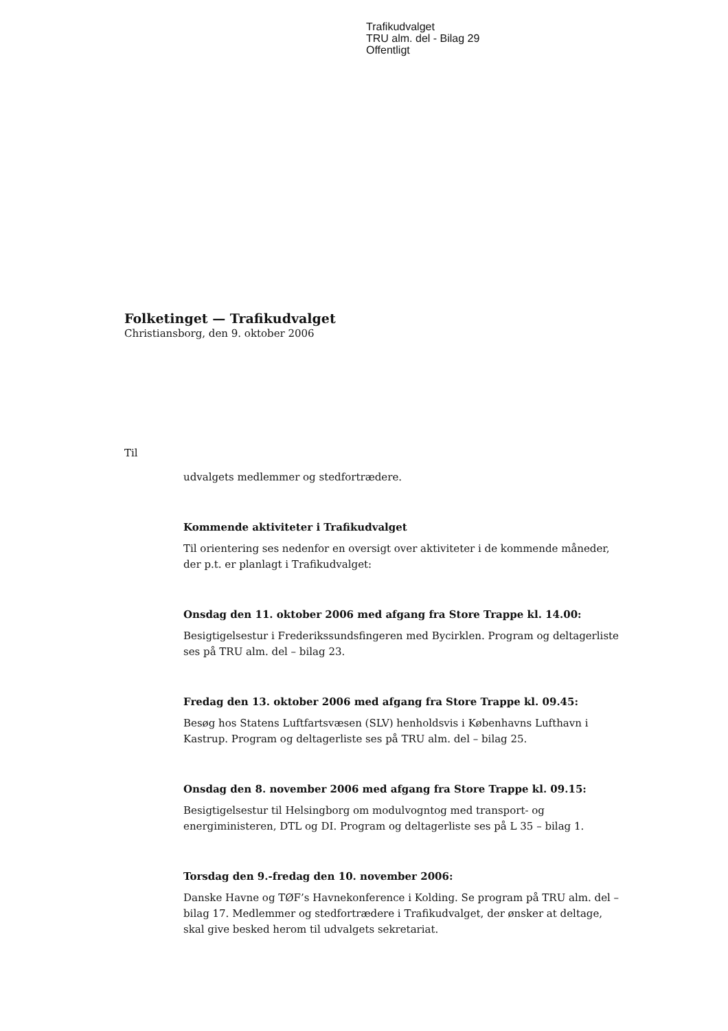Trafikudvalget
TRU alm. del - Bilag 29
Offentligt
Folketinget — Trafikudvalget
Christiansborg, den 9. oktober 2006
Til
udvalgets medlemmer og stedfortrædere.
Kommende aktiviteter i Trafikudvalget
Til orientering ses nedenfor en oversigt over aktiviteter i de kommende måneder, der p.t. er planlagt i Trafikudvalget:
Onsdag den 11. oktober 2006 med afgang fra Store Trappe kl. 14.00:
Besigtigelsestur i Frederikssundsfingeren med Bycirklen. Program og deltagerliste ses på TRU alm. del – bilag 23.
Fredag den 13. oktober 2006 med afgang fra Store Trappe kl. 09.45:
Besøg hos Statens Luftfartsvæsen (SLV) henholdsvis i Københavns Lufthavn i Kastrup. Program og deltagerliste ses på TRU alm. del – bilag 25.
Onsdag den 8. november 2006 med afgang fra Store Trappe kl. 09.15:
Besigtigelsestur til Helsingborg om modulvogntog med transport- og energiministeren, DTL og DI. Program og deltagerliste ses på L 35 – bilag 1.
Torsdag den 9.-fredag den 10. november 2006:
Danske Havne og TØF’s Havnekonference i Kolding. Se program på TRU alm. del – bilag 17. Medlemmer og stedfortrædere i Trafikudvalget, der ønsker at deltage, skal give besked herom til udvalgets sekretariat.